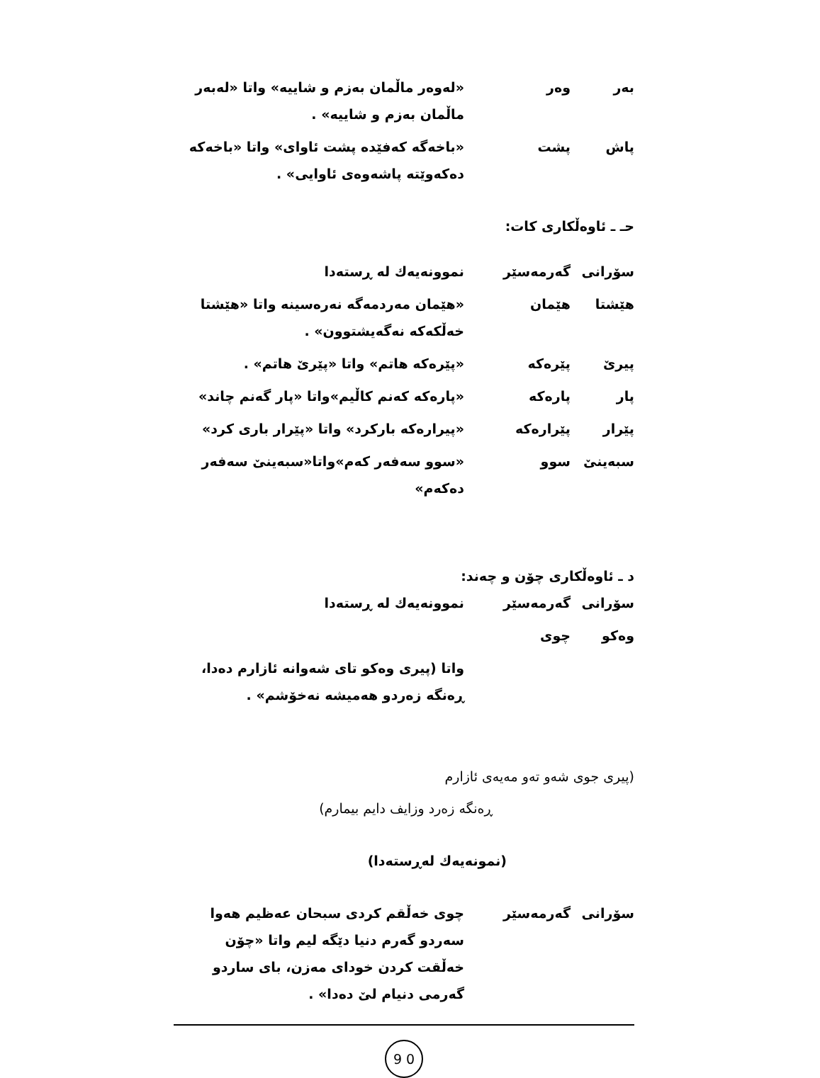| بەر | وەر | «لەوەر ماڵمان بەزم و شاییە» واتا «لەبەر ماڵمان بەزم و شاییە» . |
| پاش | پشت | «باخەگە کەفێدە پشت ئاوای» واتا «باخەکە دەکەوێتە پاشەوەی ئاوایی» . |
حـ ـ ئاوەڵکاری کات:
| سۆرانی | گەرمەسێر | نموونەیەك لە ڕستەدا |
| هێشتا | هێمان | «هێمان مەردمەگە نەرەسینە واتا «هێشتا خەڵکەکە نەگەیشتوون» . |
| پیرێ | پێرەکە | «پێرەکە هاتم» واتا «پێرێ هاتم» . |
| پار | پارەکە | «پارەکە کەنم کاڵیم»واتا «پار گەنم چاند» |
| پێرار | پێرارەکە | «پیرارەکە بارکرد» واتا «پێرار باری کرد» |
| سبەینێ | سوو | «سوو سەفەر کەم»واتا«سبەینێ سەفەر دەکەم» |
د ـ ئاوەڵکاری چۆن و چەند:
| سۆرانی | گەرمەسێر | نموونەیەك لە ڕستەدا |
| وەکو | چوی | |
| | | واتا (پیری وەکو تای شەوانە ئازارم دەدا، ڕەنگە زەردو هەمیشە نەخۆشم» . |
(پیری جوی شەو تەو مەیەی ئازارم
ڕەنگە زەرد وزایف دایم بیمارم)
(نمونەیەك لەڕستەدا)
| سۆرانی | گەرمەسێر | چوی خەڵقم کردی سبحان عەظیم هەوا سەردو گەرم دنیا دێگە لیم واتا «چۆن خەڵقت کردن خودای مەزن، بای ساردو گەرمی دنیام لێ دەدا» . |
9 0